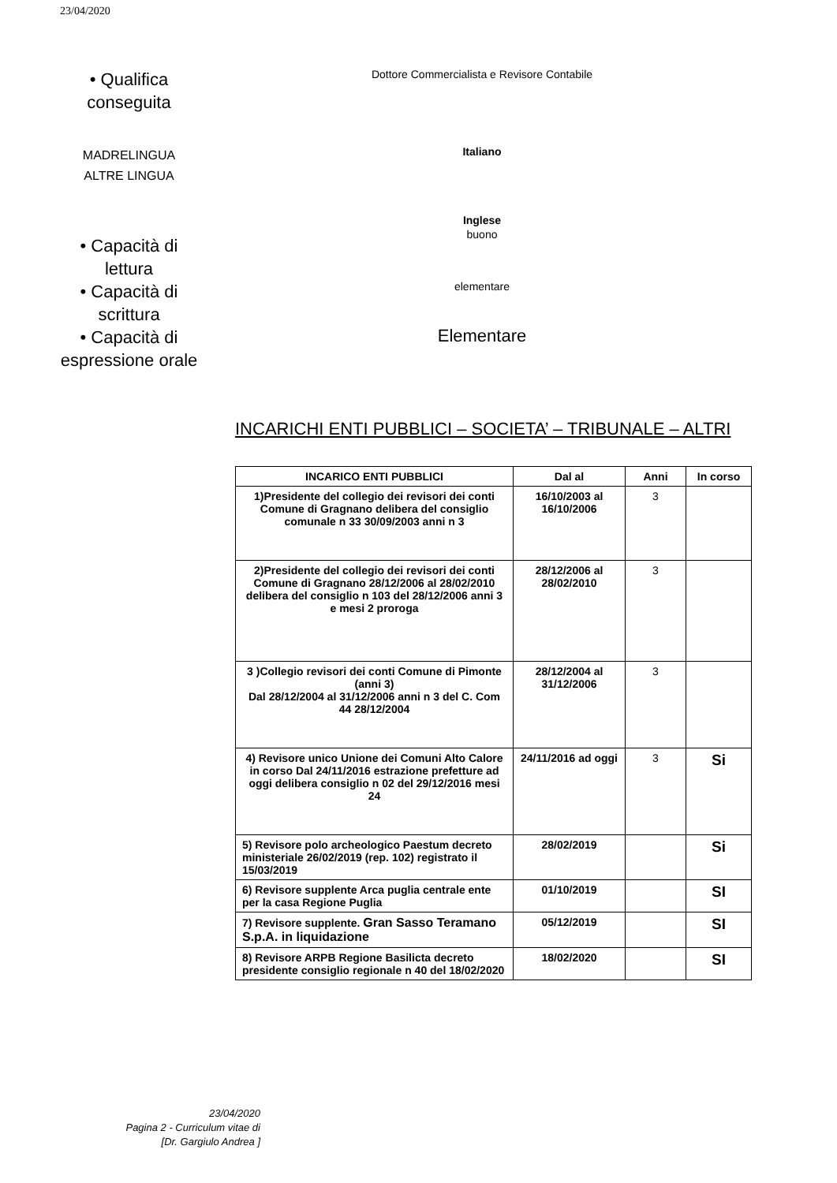23/04/2020
• Qualifica conseguita
Dottore Commercialista e Revisore Contabile
MADRELINGUA
ALTRE LINGUA
Italiano
Inglese
• Capacità di lettura
buono
• Capacità di scrittura
elementare
• Capacità di espressione orale
Elementare
INCARICHI ENTI PUBBLICI – SOCIETA’ – TRIBUNALE – ALTRI
| INCARICO ENTI PUBBLICI | Dal al | Anni | In corso |
| --- | --- | --- | --- |
| 1)Presidente del collegio dei revisori dei conti Comune di Gragnano delibera del consiglio comunale n 33 30/09/2003 anni n 3 | 16/10/2003 al 16/10/2006 | 3 | |
| 2)Presidente del collegio dei revisori dei conti Comune di Gragnano 28/12/2006 al 28/02/2010 delibera del consiglio n 103 del 28/12/2006 anni 3 e mesi 2 proroga | 28/12/2006 al 28/02/2010 | 3 | |
| 3 )Collegio revisori dei conti Comune di Pimonte (anni 3) Dal 28/12/2004 al 31/12/2006 anni n 3 del C. Com 44 28/12/2004 | 28/12/2004 al 31/12/2006 | 3 | |
| 4) Revisore unico Unione dei Comuni Alto Calore in corso Dal 24/11/2016 estrazione prefetture ad oggi delibera consiglio n 02 del 29/12/2016 mesi 24 | 24/11/2016 ad oggi | 3 | Si |
| 5) Revisore polo archeologico Paestum decreto ministeriale 26/02/2019 (rep. 102) registrato il 15/03/2019 | 28/02/2019 | | Si |
| 6) Revisore supplente Arca puglia centrale ente per la casa Regione Puglia | 01/10/2019 | | SI |
| 7) Revisore supplente. Gran Sasso Teramano S.p.A. in liquidazione | 05/12/2019 | | SI |
| 8) Revisore ARPB Regione Basilicta decreto presidente consiglio regionale n 40 del 18/02/2020 | 18/02/2020 | | SI |
23/04/2020
Pagina 2 - Curriculum vitae di
[Dr. Gargiulo Andrea ]